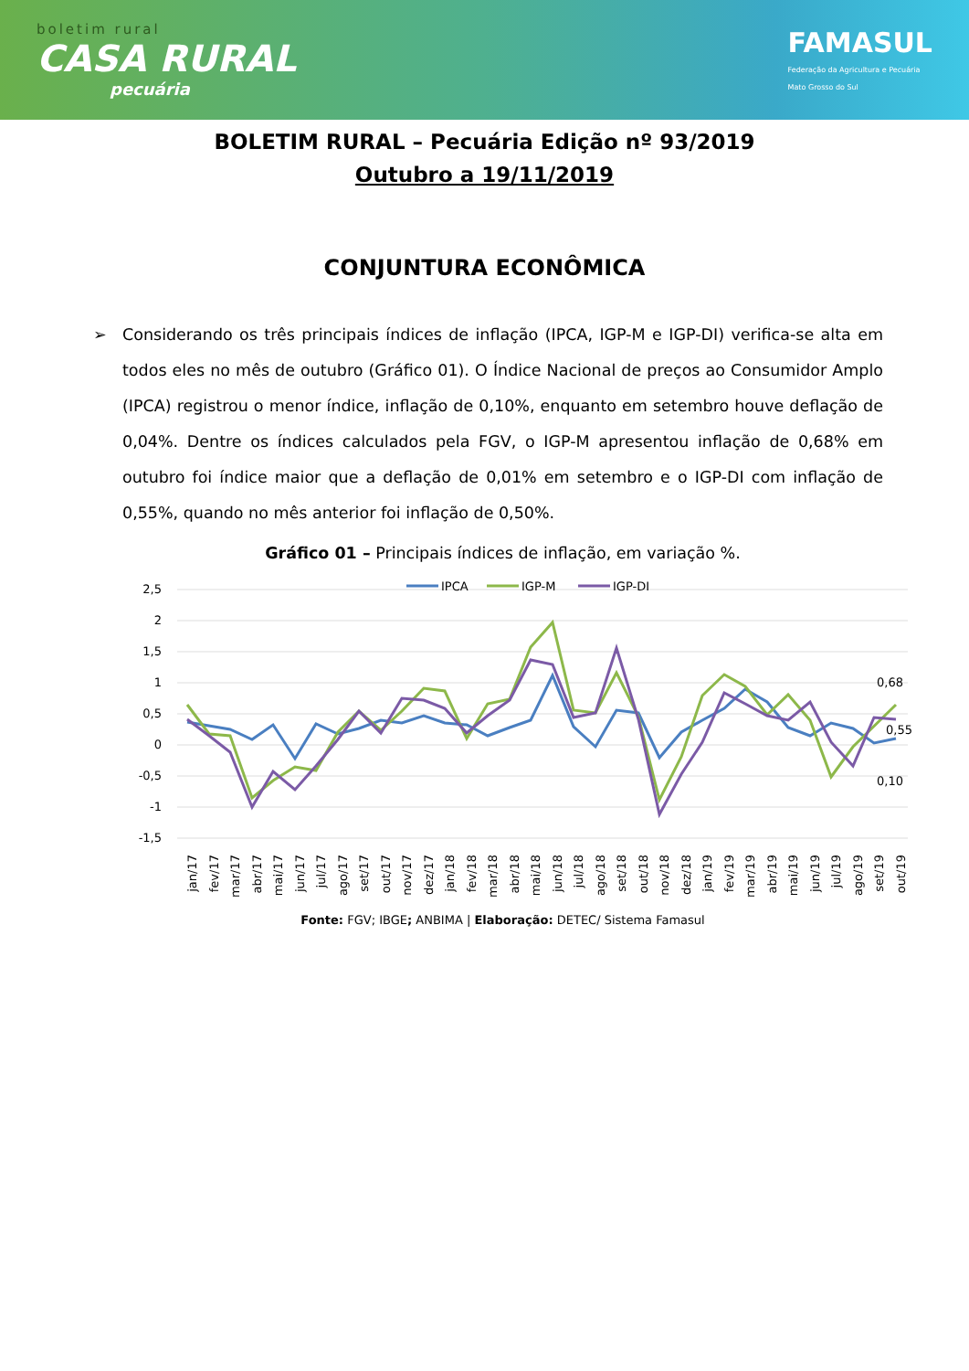boletim rural
CASA RURAL
pecuária
FAMASUL
Federação da Agricultura e Pecuária
Mato Grosso do Sul
BOLETIM RURAL – Pecuária Edição nº 93/2019
Outubro a 19/11/2019
CONJUNTURA ECONÔMICA
Considerando os três principais índices de inflação (IPCA, IGP-M e IGP-DI) verifica-se alta em todos eles no mês de outubro (Gráfico 01). O Índice Nacional de preços ao Consumidor Amplo (IPCA) registrou o menor índice, inflação de 0,10%, enquanto em setembro houve deflação de 0,04%. Dentre os índices calculados pela FGV, o IGP-M apresentou inflação de 0,68% em outubro foi índice maior que a deflação de 0,01% em setembro e o IGP-DI com inflação de 0,55%, quando no mês anterior foi inflação de 0,50%.
Gráfico 01 – Principais índices de inflação, em variação %.
2,5
2
1,5
1
0,5
0
-0,5
-1
-1,5
IPCA
IGP-M
IGP-DI
0,68
0,55
0,10
jan/17
fev/17
mar/17
abr/17
mai/17
jun/17
jul/17
ago/17
set/17
out/17
nov/17
dez/17
jan/18
fev/18
mar/18
abr/18
mai/18
jun/18
jul/18
ago/18
set/18
out/18
nov/18
dez/18
jan/19
fev/19
mar/19
abr/19
mai/19
jun/19
jul/19
ago/19
set/19
out/19
Fonte: FGV; IBGE; ANBIMA | Elaboração: DETEC/ Sistema Famasul